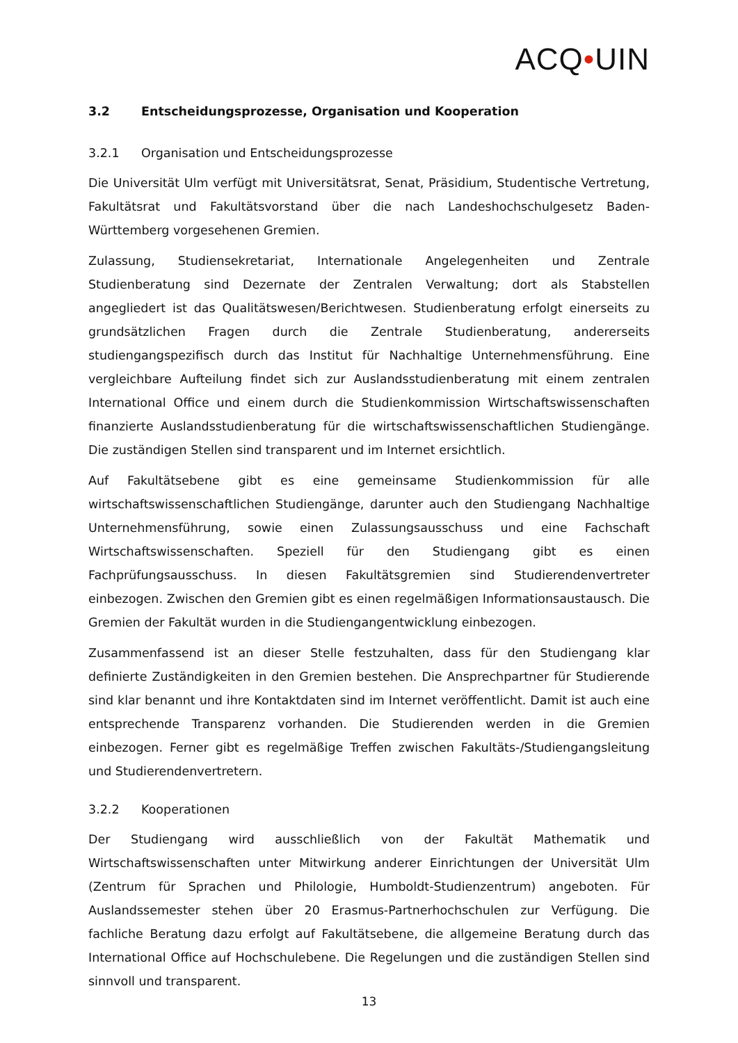ACQ•UIN
3.2 Entscheidungsprozesse, Organisation und Kooperation
3.2.1 Organisation und Entscheidungsprozesse
Die Universität Ulm verfügt mit Universitätsrat, Senat, Präsidium, Studentische Vertretung, Fakultätsrat und Fakultätsvorstand über die nach Landeshochschulgesetz Baden-Württemberg vorgesehenen Gremien.
Zulassung, Studiensekretariat, Internationale Angelegenheiten und Zentrale Studienberatung sind Dezernate der Zentralen Verwaltung; dort als Stabstellen angegliedert ist das Qualitätswesen/Berichtwesen. Studienberatung erfolgt einerseits zu grundsätzlichen Fragen durch die Zentrale Studienberatung, andererseits studiengangspezifisch durch das Institut für Nachhaltige Unternehmensführung. Eine vergleichbare Aufteilung findet sich zur Auslandsstudienberatung mit einem zentralen International Office und einem durch die Studienkommission Wirtschaftswissenschaften finanzierte Auslandsstudienberatung für die wirtschaftswissenschaftlichen Studiengänge. Die zuständigen Stellen sind transparent und im Internet ersichtlich.
Auf Fakultätsebene gibt es eine gemeinsame Studienkommission für alle wirtschaftswissenschaftlichen Studiengänge, darunter auch den Studiengang Nachhaltige Unternehmensführung, sowie einen Zulassungsausschuss und eine Fachschaft Wirtschaftswissenschaften. Speziell für den Studiengang gibt es einen Fachprüfungsausschuss. In diesen Fakultätsgremien sind Studierendenvertreter einbezogen. Zwischen den Gremien gibt es einen regelmäßigen Informationsaustausch. Die Gremien der Fakultät wurden in die Studiengangentwicklung einbezogen.
Zusammenfassend ist an dieser Stelle festzuhalten, dass für den Studiengang klar definierte Zuständigkeiten in den Gremien bestehen. Die Ansprechpartner für Studierende sind klar benannt und ihre Kontaktdaten sind im Internet veröffentlicht. Damit ist auch eine entsprechende Transparenz vorhanden. Die Studierenden werden in die Gremien einbezogen. Ferner gibt es regelmäßige Treffen zwischen Fakultäts-/Studiengangsleitung und Studierendenvertretern.
3.2.2 Kooperationen
Der Studiengang wird ausschließlich von der Fakultät Mathematik und Wirtschaftswissenschaften unter Mitwirkung anderer Einrichtungen der Universität Ulm (Zentrum für Sprachen und Philologie, Humboldt-Studienzentrum) angeboten. Für Auslandssemester stehen über 20 Erasmus-Partnerhochschulen zur Verfügung. Die fachliche Beratung dazu erfolgt auf Fakultätsebene, die allgemeine Beratung durch das International Office auf Hochschulebene. Die Regelungen und die zuständigen Stellen sind sinnvoll und transparent.
13